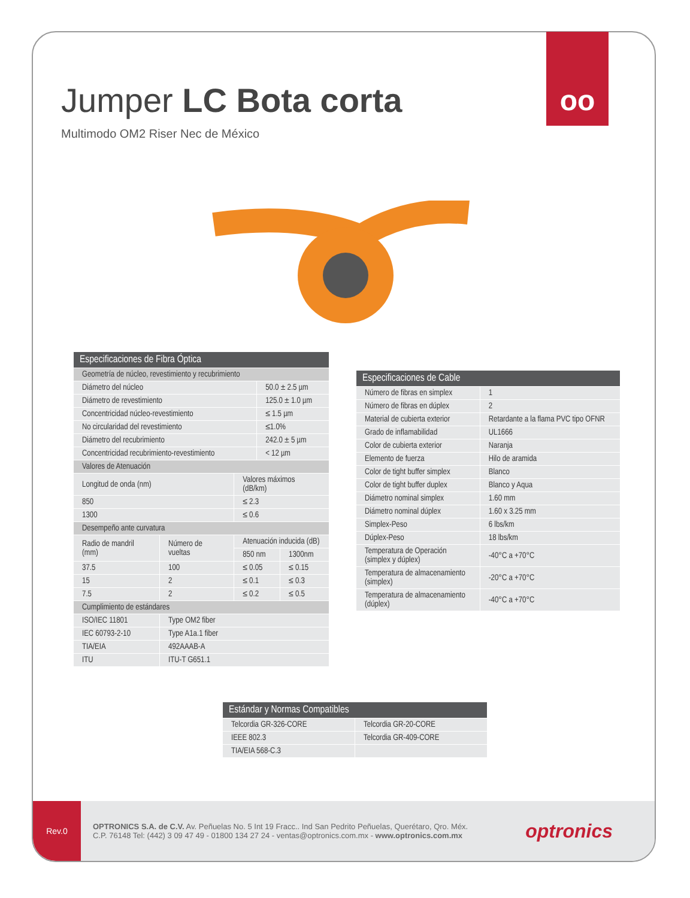Rev.0
OPTRONICS S.A. de C.V. Av. Peñuelas No. 5 Int 19 Fracc.. Ind San Pedrito Peñuelas, Querétaro, Qro. Méx.
C.P. 76148 Tel: (442) 3 09 47 49 - 01800 134 27 24 - ventas@optronics.com.mx - www.optronics.com.mx
optronics
oo
Jumper LC Bota corta
Multimodo OM2 Riser Nec de México
| Especificaciones de Fibra Óptica | | | | |
| --- | --- | --- | --- | --- |
| Geometría de núcleo, revestimiento y recubrimiento | | | | |
| Diámetro del núcleo | | | 50.0 ± 2.5 µm | |
| Diámetro de revestimiento | | | 125.0 ± 1.0 µm | |
| Concentricidad núcleo-revestimiento | | | ≤ 1.5 µm | |
| No circularidad del revestimiento | | | ≤1.0% | |
| Diámetro del recubrimiento | | | 242.0 ± 5 µm | |
| Concentricidad recubrimiento-revestimiento | | | < 12 µm | |
| Valores de Atenuación | | | | |
| Longitud de onda (nm) | | Valores máximos (dB/km) | | |
| 850 | | ≤ 2.3 | | |
| 1300 | | ≤ 0.6 | | |
| Desempeño ante curvatura | | | | |
| Radio de mandril (mm) | Número de vueltas | Atenuación inducida (dB) | | |
| | | 850 nm | | 1300nm |
| 37.5 | 100 | ≤ 0.05 | | ≤ 0.15 |
| 15 | 2 | ≤ 0.1 | | ≤ 0.3 |
| 7.5 | 2 | ≤ 0.2 | | ≤ 0.5 |
| Cumplimiento de estándares | | | | |
| ISO/IEC 11801 | Type OM2 fiber | | | |
| IEC 60793-2-10 | Type A1a.1 fiber | | | |
| TIA/EIA | 492AAAB-A | | | |
| ITU | ITU-T G651.1 | | | |
| Especificaciones de Cable | |
| --- | --- |
| Número de fibras en simplex | 1 |
| Número de fibras en dúplex | 2 |
| Material de cubierta exterior | Retardante a la flama PVC tipo OFNR |
| Grado de inflamabilidad | UL1666 |
| Color de cubierta exterior | Naranja |
| Elemento de fuerza | Hilo de aramida |
| Color de tight buffer simplex | Blanco |
| Color de tight buffer duplex | Blanco y Aqua |
| Diámetro nominal simplex | 1.60 mm |
| Diámetro nominal dúplex | 1.60 x 3.25 mm |
| Simplex-Peso | 6 lbs/km |
| Dúplex-Peso | 18 lbs/km |
| Temperatura de Operación (simplex y dúplex) | -40°C a +70°C |
| Temperatura de almacenamiento (simplex) | -20°C a +70°C |
| Temperatura de almacenamiento (dúplex) | -40°C a +70°C |
| Estándar y Normas Compatibles | |
| --- | --- |
| Telcordia GR-326-CORE | Telcordia GR-20-CORE |
| IEEE 802.3 | Telcordia GR-409-CORE |
| TIA/EIA 568-C.3 | |